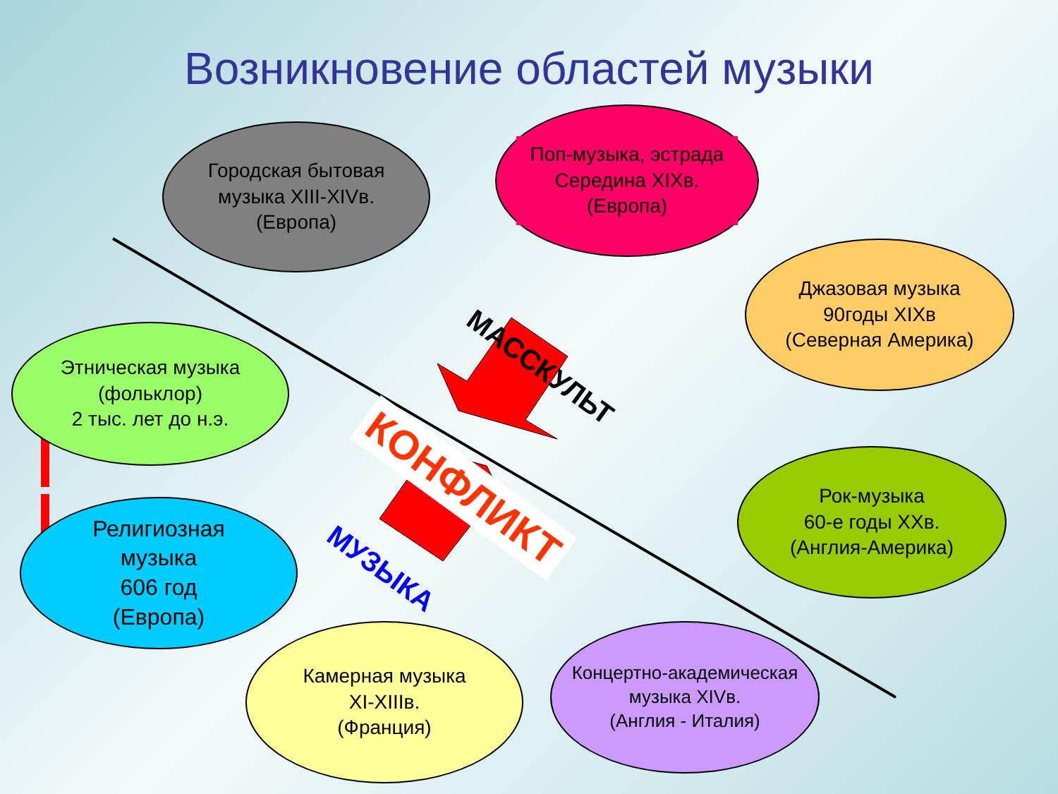Возникновение областей музыки
Городская бытовая
музыка XIII-XIVв.
(Европа)
Поп-музыка, эстрада
Середина XIXв.
(Европа)
Джазовая музыка
90годы XIXв
(Северная Америка)
Этническая музыка
(фольклор)
2 тыс. лет до н.э.
Рок-музыка
60-е годы XXв.
(Англия-Америка)
Религиозная
музыка
606 год
(Европа)
Камерная музыка
XI-XIIIв.
(Франция)
Концертно-академическая
музыка XIVв.
(Англия - Италия)
МАССКУЛЬТ
КОНФЛИКТ
МУЗЫКА